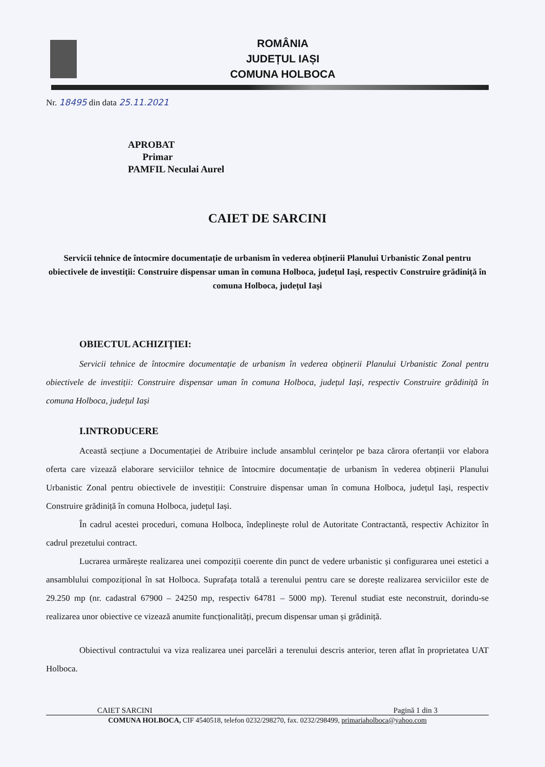ROMÂNIA
JUDEȚUL IAȘI
COMUNA HOLBOCA
Nr. 18495 din data 25.11.2021
APROBAT
Primar
PAMFIL Neculai Aurel
CAIET DE SARCINI
Servicii tehnice de întocmire documentație de urbanism în vederea obținerii Planului Urbanistic Zonal pentru obiectivele de investiții: Construire dispensar uman în comuna Holboca, județul Iași, respectiv Construire grădiniță în comuna Holboca, județul Iași
OBIECTUL ACHIZIȚIEI:
Servicii tehnice de întocmire documentație de urbanism în vederea obținerii Planului Urbanistic Zonal pentru obiectivele de investiții: Construire dispensar uman în comuna Holboca, județul Iași, respectiv Construire grădiniță în comuna Holboca, județul Iași
I.INTRODUCERE
Această secțiune a Documentației de Atribuire include ansamblul cerințelor pe baza cărora ofertanții vor elabora oferta care vizează elaborare serviciilor tehnice de întocmire documentație de urbanism în vederea obținerii Planului Urbanistic Zonal pentru obiectivele de investiții: Construire dispensar uman în comuna Holboca, județul Iași, respectiv Construire grădiniță în comuna Holboca, județul Iași.
În cadrul acestei proceduri, comuna Holboca, îndeplinește rolul de Autoritate Contractantă, respectiv Achizitor în cadrul prezetului contract.
Lucrarea urmărește realizarea unei compoziții coerente din punct de vedere urbanistic și configurarea unei estetici a ansamblului compozițional în sat Holboca. Suprafața totală a terenului pentru care se dorește realizarea serviciilor este de 29.250 mp (nr. cadastral 67900 – 24250 mp, respectiv 64781 – 5000 mp). Terenul studiat este neconstruit, dorindu-se realizarea unor obiective ce vizează anumite funcționalități, precum dispensar uman și grădiniță.
Obiectivul contractului va viza realizarea unei parcelări a terenului descris anterior, teren aflat în proprietatea UAT Holboca.
CAIET SARCINI Pagină 1 din 3
COMUNA HOLBOCA, CIF 4540518, telefon 0232/298270, fax. 0232/298499, primariaholboca@yahoo.com